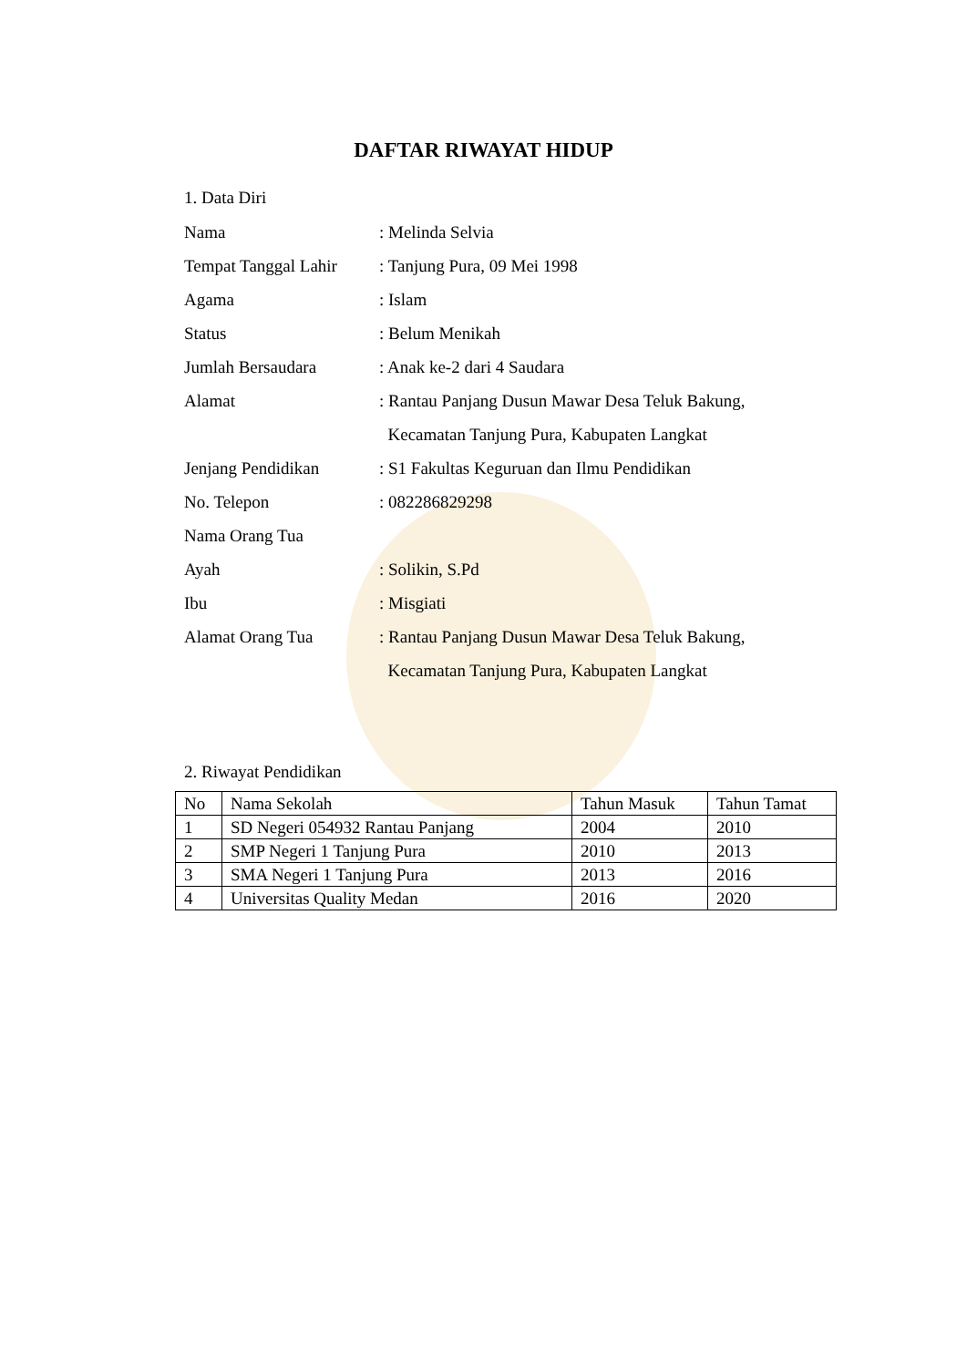DAFTAR RIWAYAT HIDUP
1. Data Diri
| Nama | : Melinda Selvia |
| Tempat Tanggal Lahir | : Tanjung Pura, 09 Mei 1998 |
| Agama | : Islam |
| Status | : Belum Menikah |
| Jumlah Bersaudara | : Anak ke-2 dari 4 Saudara |
| Alamat | : Rantau Panjang Dusun Mawar Desa Teluk Bakung, |
| | Kecamatan Tanjung Pura, Kabupaten Langkat |
| Jenjang Pendidikan | : S1 Fakultas Keguruan dan Ilmu Pendidikan |
| No. Telepon | : 082286829298 |
| Nama Orang Tua | |
| Ayah | : Solikin, S.Pd |
| Ibu | : Misgiati |
| Alamat Orang Tua | : Rantau Panjang Dusun Mawar Desa Teluk Bakung, |
| | Kecamatan Tanjung Pura, Kabupaten Langkat |
2. Riwayat Pendidikan
| No | Nama Sekolah | Tahun Masuk | Tahun Tamat |
| 1 | SD Negeri 054932 Rantau Panjang | 2004 | 2010 |
| 2 | SMP Negeri 1 Tanjung Pura | 2010 | 2013 |
| 3 | SMA Negeri 1 Tanjung Pura | 2013 | 2016 |
| 4 | Universitas Quality Medan | 2016 | 2020 |